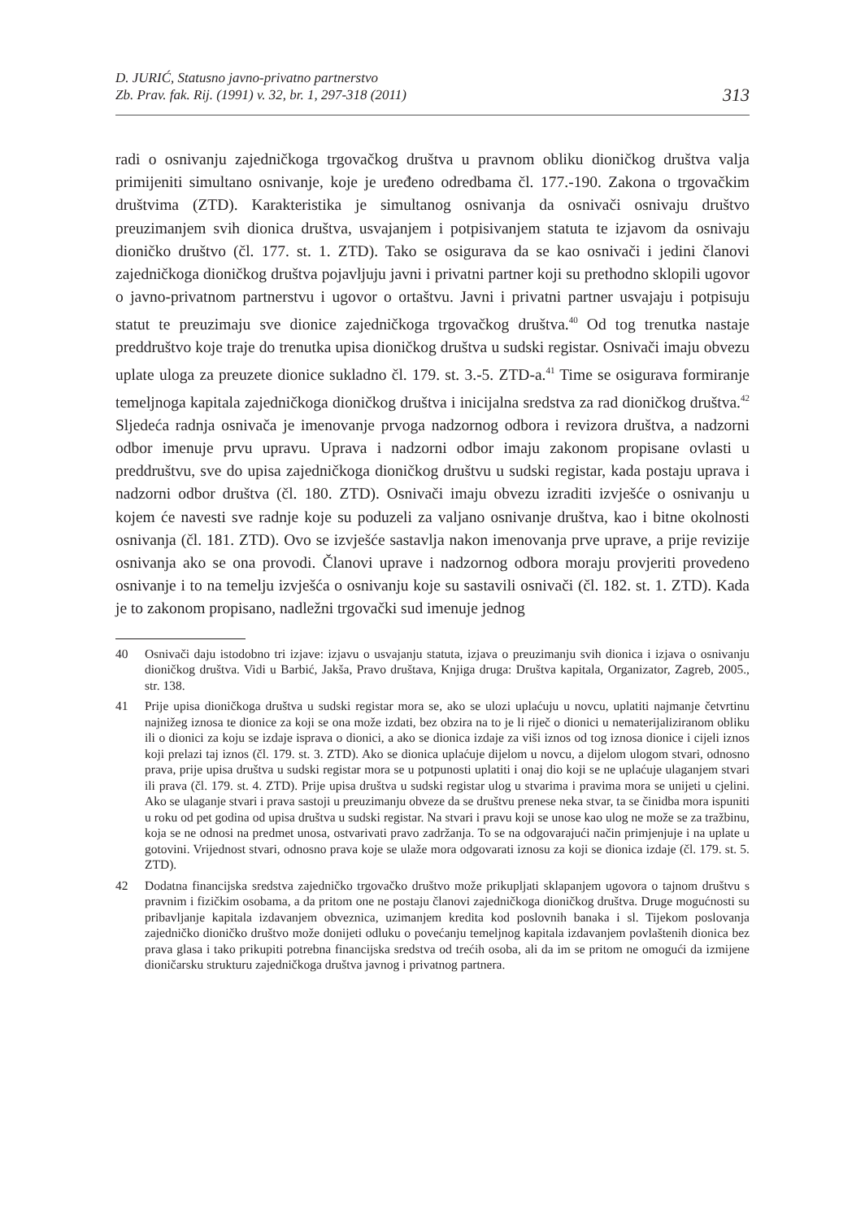D. JURIĆ, Statusno javno-privatno partnerstvo
Zb. Prav. fak. Rij. (1991) v. 32, br. 1, 297-318 (2011)
313
radi o osnivanju zajedničkoga trgovačkog društva u pravnom obliku dioničkog društva valja primijeniti simultano osnivanje, koje je uređeno odredbama čl. 177.-190. Zakona o trgovačkim društvima (ZTD). Karakteristika je simultanog osnivanja da osnivači osnivaju društvo preuzimanjem svih dionica društva, usvajanjem i potpisivanjem statuta te izjavom da osnivaju dioničko društvo (čl. 177. st. 1. ZTD). Tako se osigurava da se kao osnivači i jedini članovi zajedničkoga dioničkog društva pojavljuju javni i privatni partner koji su prethodno sklopili ugovor o javno-privatnom partnerstvu i ugovor o ortaštvu. Javni i privatni partner usvajaju i potpisuju statut te preuzimaju sve dionice zajedničkoga trgovačkog društva.<sup>40</sup> Od tog trenutka nastaje preddruštvo koje traje do trenutka upisa dioničkog društva u sudski registar. Osnivači imaju obvezu uplate uloga za preuzete dionice sukladno čl. 179. st. 3.-5. ZTD-a.<sup>41</sup> Time se osigurava formiranje temeljnoga kapitala zajedničkoga dioničkog društva i inicijalna sredstva za rad dioničkog društva.<sup>42</sup> Sljedeća radnja osnivača je imenovanje prvoga nadzornog odbora i revizora društva, a nadzorni odbor imenuje prvu upravu. Uprava i nadzorni odbor imaju zakonom propisane ovlasti u preddruštvu, sve do upisa zajedničkoga dioničkog društvu u sudski registar, kada postaju uprava i nadzorni odbor društva (čl. 180. ZTD). Osnivači imaju obvezu izraditi izvješće o osnivanju u kojem će navesti sve radnje koje su poduzeli za valjano osnivanje društva, kao i bitne okolnosti osnivanja (čl. 181. ZTD). Ovo se izvješće sastavlja nakon imenovanja prve uprave, a prije revizije osnivanja ako se ona provodi. Članovi uprave i nadzornog odbora moraju provjeriti provedeno osnivanje i to na temelju izvješća o osnivanju koje su sastavili osnivači (čl. 182. st. 1. ZTD). Kada je to zakonom propisano, nadležni trgovački sud imenuje jednog
40 Osnivači daju istodobno tri izjave: izjavu o usvajanju statuta, izjava o preuzimanju svih dionica i izjava o osnivanju dioničkog društva. Vidi u Barbić, Jakša, Pravo društava, Knjiga druga: Društva kapitala, Organizator, Zagreb, 2005., str. 138.
41 Prije upisa dioničkoga društva u sudski registar mora se, ako se ulozi uplaćuju u novcu, uplatiti najmanje četvrtinu najnižeg iznosa te dionice za koji se ona može izdati, bez obzira na to je li riječ o dionici u nematerijaliziranom obliku ili o dionici za koju se izdaje isprava o dionici, a ako se dionica izdaje za viši iznos od tog iznosa dionice i cijeli iznos koji prelazi taj iznos (čl. 179. st. 3. ZTD). Ako se dionica uplaćuje dijelom u novcu, a dijelom ulogom stvari, odnosno prava, prije upisa društva u sudski registar mora se u potpunosti uplatiti i onaj dio koji se ne uplaćuje ulaganjem stvari ili prava (čl. 179. st. 4. ZTD). Prije upisa društva u sudski registar ulog u stvarima i pravima mora se unijeti u cjelini. Ako se ulaganje stvari i prava sastoji u preuzimanju obveze da se društvu prenese neka stvar, ta se činidba mora ispuniti u roku od pet godina od upisa društva u sudski registar. Na stvari i pravu koji se unose kao ulog ne može se za tražbinu, koja se ne odnosi na predmet unosa, ostvarivati pravo zadržanja. To se na odgovarajući način primjenjuje i na uplate u gotovini. Vrijednost stvari, odnosno prava koje se ulaže mora odgovarati iznosu za koji se dionica izdaje (čl. 179. st. 5. ZTD).
42 Dodatna financijska sredstva zajedničko trgovačko društvo može prikupljati sklapanjem ugovora o tajnom društvu s pravnim i fizičkim osobama, a da pritom one ne postaju članovi zajedničkoga dioničkog društva. Druge mogućnosti su pribavljanje kapitala izdavanjem obveznica, uzimanjem kredita kod poslovnih banaka i sl. Tijekom poslovanja zajedničko dioničko društvo može donijeti odluku o povećanju temeljnog kapitala izdavanjem povlaštenih dionica bez prava glasa i tako prikupiti potrebna financijska sredstva od trećih osoba, ali da im se pritom ne omogući da izmijene dioničarsku strukturu zajedničkoga društva javnog i privatnog partnera.